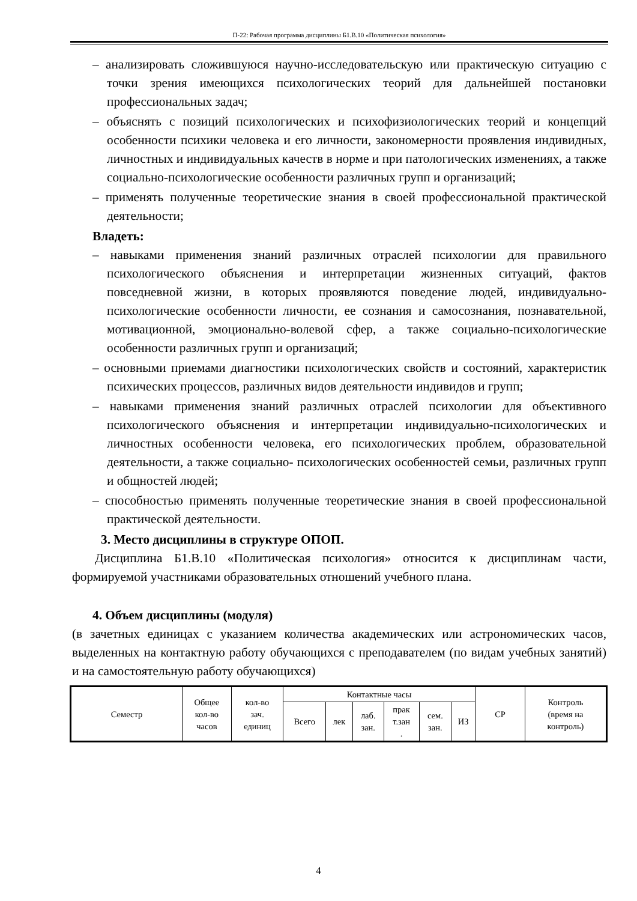П-22: Рабочая программа дисциплины Б1.В.10 «Политическая психология»
– анализировать сложившуюся научно-исследовательскую или практическую ситуацию с точки зрения имеющихся психологических теорий для дальнейшей постановки профессиональных задач;
– объяснять с позиций психологических и психофизиологических теорий и концепций особенности психики человека и его личности, закономерности проявления индивидных, личностных и индивидуальных качеств в норме и при патологических изменениях, а также социально-психологические особенности различных групп и организаций;
– применять полученные теоретические знания в своей профессиональной практической деятельности;
Владеть:
– навыками применения знаний различных отраслей психологии для правильного психологического объяснения и интерпретации жизненных ситуаций, фактов повседневной жизни, в которых проявляются поведение людей, индивидуально- психологические особенности личности, ее сознания и самосознания, познавательной, мотивационной, эмоционально-волевой сфер, а также социально-психологические особенности различных групп и организаций;
– основными приемами диагностики психологических свойств и состояний, характеристик психических процессов, различных видов деятельности индивидов и групп;
– навыками применения знаний различных отраслей психологии для объективного психологического объяснения и интерпретации индивидуально-психологических и личностных особенности человека, его психологических проблем, образовательной деятельности, а также социально- психологических особенностей семьи, различных групп и общностей людей;
– способностью применять полученные теоретические знания в своей профессиональной практической деятельности.
3. Место дисциплины в структуре ОПОП.
Дисциплина Б1.В.10 «Политическая психология» относится к дисциплинам части, формируемой участниками образовательных отношений учебного плана.
4. Объем дисциплины (модуля)
(в зачетных единицах с указанием количества академических или астрономических часов, выделенных на контактную работу обучающихся с преподавателем (по видам учебных занятий) и на самостоятельную работу обучающихся)
| Семестр | Общее кол-во часов | кол-во зач. единиц | Контактные часы | | | | | | СР | Контроль (время на контроль) |
| | | | Всего | лек | лаб. зан. | прак т.зан . | сем. зан. | ИЗ | | |
4